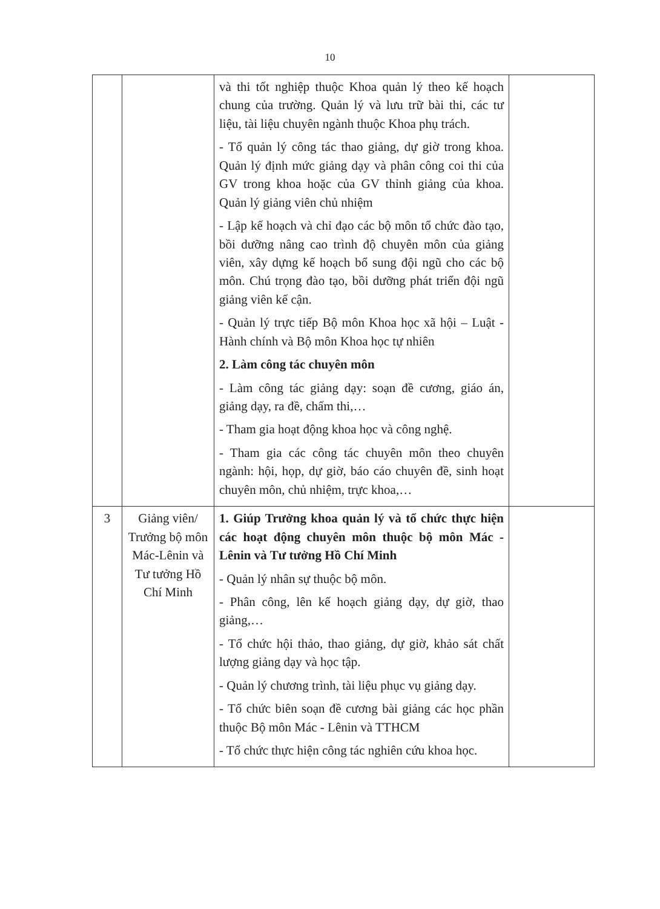10
| | | và thi tốt nghiệp thuộc Khoa quản lý theo kế hoạch chung của trường. Quản lý và lưu trữ bài thi, các tư liệu, tài liệu chuyên ngành thuộc Khoa phụ trách. - Tổ quản lý công tác thao giảng, dự giờ trong khoa. Quản lý định mức giảng dạy và phân công coi thi của GV trong khoa hoặc của GV thỉnh giảng của khoa. Quản lý giảng viên chủ nhiệm - Lập kế hoạch và chỉ đạo các bộ môn tổ chức đào tạo, bồi dưỡng nâng cao trình độ chuyên môn của giảng viên, xây dựng kế hoạch bổ sung đội ngũ cho các bộ môn. Chú trọng đào tạo, bồi dưỡng phát triển đội ngũ giảng viên kế cận. - Quản lý trực tiếp Bộ môn Khoa học xã hội – Luật - Hành chính và Bộ môn Khoa học tự nhiên 2. Làm công tác chuyên môn - Làm công tác giảng dạy: soạn đề cương, giáo án, giảng dạy, ra đề, chấm thi,… - Tham gia hoạt động khoa học và công nghệ. - Tham gia các công tác chuyên môn theo chuyên ngành: hội, họp, dự giờ, báo cáo chuyên đề, sinh hoạt chuyên môn, chủ nhiệm, trực khoa,… | |
| 3 | Giảng viên/ Trưởng bộ môn Mác-Lênin và Tư tưởng Hồ Chí Minh | 1. Giúp Trưởng khoa quản lý và tổ chức thực hiện các hoạt động chuyên môn thuộc bộ môn Mác - Lênin và Tư tưởng Hồ Chí Minh - Quản lý nhân sự thuộc bộ môn. - Phân công, lên kế hoạch giảng dạy, dự giờ, thao giảng,… - Tổ chức hội thảo, thao giảng, dự giờ, khảo sát chất lượng giảng dạy và học tập. - Quản lý chương trình, tài liệu phục vụ giảng dạy. - Tổ chức biên soạn đề cương bài giảng các học phần thuộc Bộ môn Mác - Lênin và TTHCM - Tổ chức thực hiện công tác nghiên cứu khoa học. | |